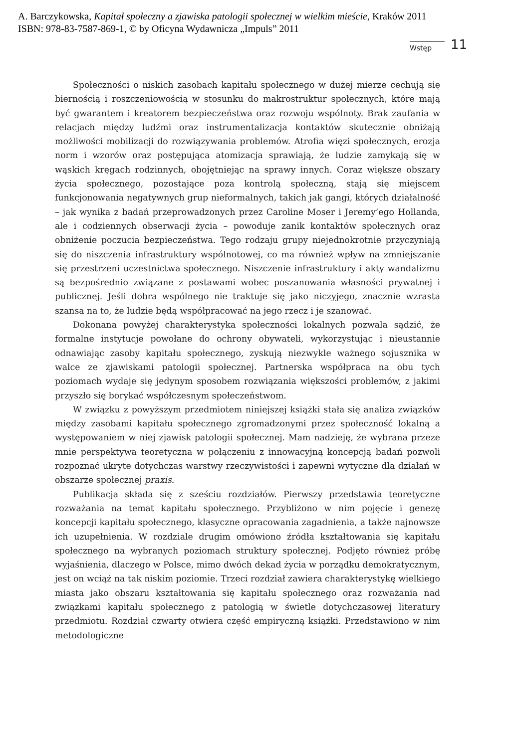A. Barczykowska, Kapitał społeczny a zjawiska patologii społecznej w wielkim mieście, Kraków 2011
ISBN: 978-83-7587-869-1, © by Oficyna Wydawnicza „Impuls” 2011
Wstęp 11
Społeczności o niskich zasobach kapitału społecznego w dużej mierze cechują się biernością i roszczeniowością w stosunku do makrostruktur społecznych, które mają być gwarantem i kreatorem bezpieczeństwa oraz rozwoju wspólnoty. Brak zaufania w relacjach między ludźmi oraz instrumentalizacja kontaktów skutecznie obniżają możliwości mobilizacji do rozwiązywania problemów. Atrofia więzi społecznych, erozja norm i wzorów oraz postępująca atomizacja sprawiają, że ludzie zamykają się w wąskich kręgach rodzinnych, obojętniejąc na sprawy innych. Coraz większe obszary życia społecznego, pozostające poza kontrolą społeczną, stają się miejscem funkcjonowania negatywnych grup nieformalnych, takich jak gangi, których działalność – jak wynika z badań przeprowadzonych przez Caroline Moser i Jeremy’ego Hollanda, ale i codziennych obserwacji życia – powoduje zanik kontaktów społecznych oraz obniżenie poczucia bezpieczeństwa. Tego rodzaju grupy niejednokrotnie przyczyniają się do niszczenia infrastruktury wspólnotowej, co ma również wpływ na zmniejszanie się przestrzeni uczestnictwa społecznego. Niszczenie infrastruktury i akty wandalizmu są bezpośrednio związane z postawami wobec poszanowania własności prywatnej i publicznej. Jeśli dobra wspólnego nie traktuje się jako niczyjego, znacznie wzrasta szansa na to, że ludzie będą współpracować na jego rzecz i je szanować.
Dokonana powyżej charakterystyka społeczności lokalnych pozwala sądzić, że formalne instytucje powołane do ochrony obywateli, wykorzystując i nieustannie odnawiając zasoby kapitału społecznego, zyskują niezwykle ważnego sojusznika w walce ze zjawiskami patologii społecznej. Partnerska współpraca na obu tych poziomach wydaje się jedynym sposobem rozwiązania większości problemów, z jakimi przyszło się borykać współczesnym społeczeństwom.
W związku z powyższym przedmiotem niniejszej książki stała się analiza związków między zasobami kapitału społecznego zgromadzonymi przez społeczność lokalną a występowaniem w niej zjawisk patologii społecznej. Mam nadzieję, że wybrana przeze mnie perspektywa teoretyczna w połączeniu z innowacyjną koncepcją badań pozwoli rozpoznać ukryte dotychczas warstwy rzeczywistości i zapewni wytyczne dla działań w obszarze społecznej praxis.
Publikacja składa się z sześciu rozdziałów. Pierwszy przedstawia teoretyczne rozważania na temat kapitału społecznego. Przybliżono w nim pojęcie i genezę koncepcji kapitału społecznego, klasyczne opracowania zagadnienia, a także najnowsze ich uzupełnienia. W rozdziale drugim omówiono źródła kształtowania się kapitału społecznego na wybranych poziomach struktury społecznej. Podjęto również próbę wyjaśnienia, dlaczego w Polsce, mimo dwóch dekad życia w porządku demokratycznym, jest on wciąż na tak niskim poziomie. Trzeci rozdział zawiera charakterystykę wielkiego miasta jako obszaru kształtowania się kapitału społecznego oraz rozważania nad związkami kapitału społecznego z patologią w świetle dotychczasowej literatury przedmiotu. Rozdział czwarty otwiera część empiryczną książki. Przedstawiono w nim metodologiczne